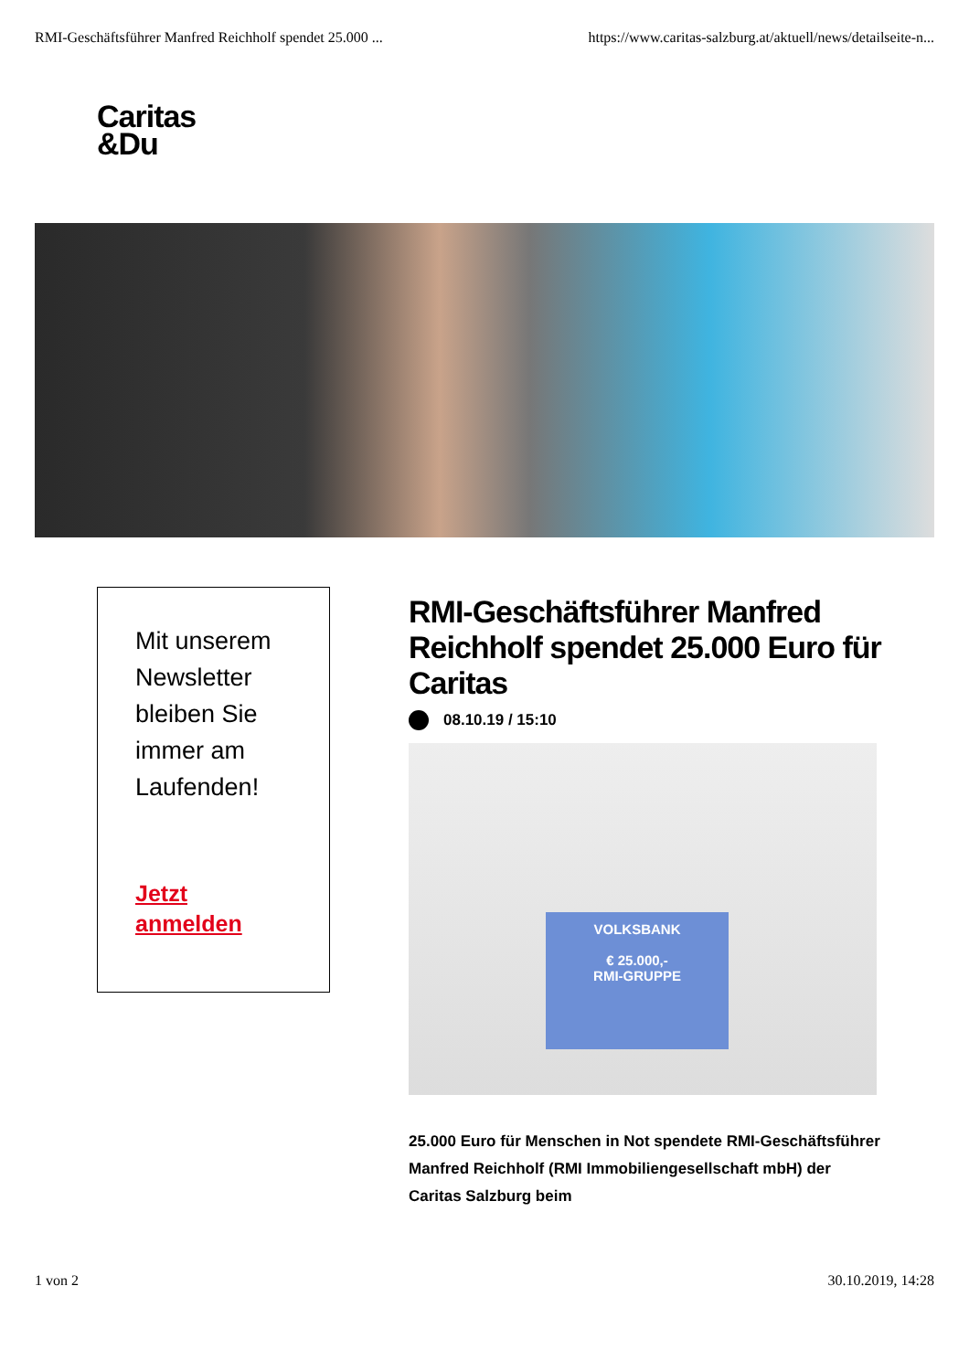RMI-Geschäftsführer Manfred Reichholf spendet 25.000 ... https://www.caritas-salzburg.at/aktuell/news/detailseite-n...
Caritas
&Du
Mit unserem Newsletter bleiben Sie immer am Laufenden!
Jetzt
anmelden
RMI-Geschäftsführer Manfred Reichholf spendet 25.000 Euro für Caritas
08.10.19 / 15:10
VOLKSBANK
€ 25.000,-
RMI-GRUPPE
25.000 Euro für Menschen in Not spendete RMI-Geschäftsführer Manfred Reichholf (RMI Immobiliengesellschaft mbH) der Caritas Salzburg beim
1 von 2 30.10.2019, 14:28